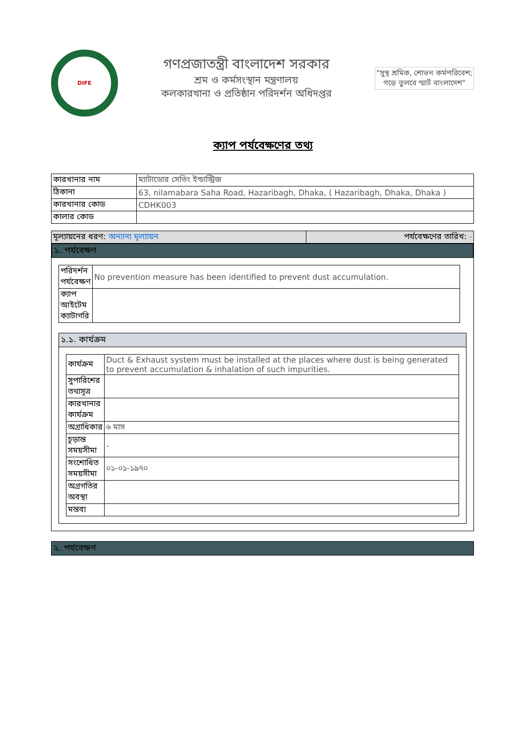DIFE
গণপ্রজাতন্ত্রী বাংলাদেশ সরকার
শ্রম ও কর্মসংস্থান মন্ত্রণালয়
কলকারখানা ও প্রতিষ্ঠান পরিদর্শন অধিদপ্তর
"সুস্থ শ্রমিক, শোভন কর্মপরিবেশ;
গড়ে তুলবে স্মার্ট বাংলাদেশ"
ক্যাপ পর্যবেক্ষণের তথ্য
| কারখানার নাম | ম্যাটাডোর সেভিং ইন্ডাস্ট্রিজ |
| ঠিকানা | 63, nilamabara Saha Road, Hazaribagh, Dhaka, ( Hazaribagh, Dhaka, Dhaka ) |
| কারখানার কোড | CDHK003 |
| কালার কোড | |
| মূল্যায়নের ধরণ: অন্যান্য মূল্যায়ন | পর্যবেক্ষণের তারিখ: - |
১. পর্যবেক্ষণ
| পরিদর্শন পর্যবেক্ষণ | No prevention measure has been identified to prevent dust accumulation. |
| ক্যাপ আইটেম ক্যাটাগরি | |
১.১. কার্যক্রম
| কার্যক্রম | Duct & Exhaust system must be installed at the places where dust is being generated to prevent accumulation & inhalation of such impurities. |
| সুপারিশের তথ্যসূত্র | |
| কারখানার কার্যক্রম | |
| অগ্রাধিকার | ৬ মাস |
| চূড়ান্ত সময়সীমা | - |
| সংশোধিত সময়সীমা | ০১-০১-১৯৭০ |
| অগ্রগতির অবস্থা | |
| মন্তব্য | |
২. পর্যবেক্ষণ